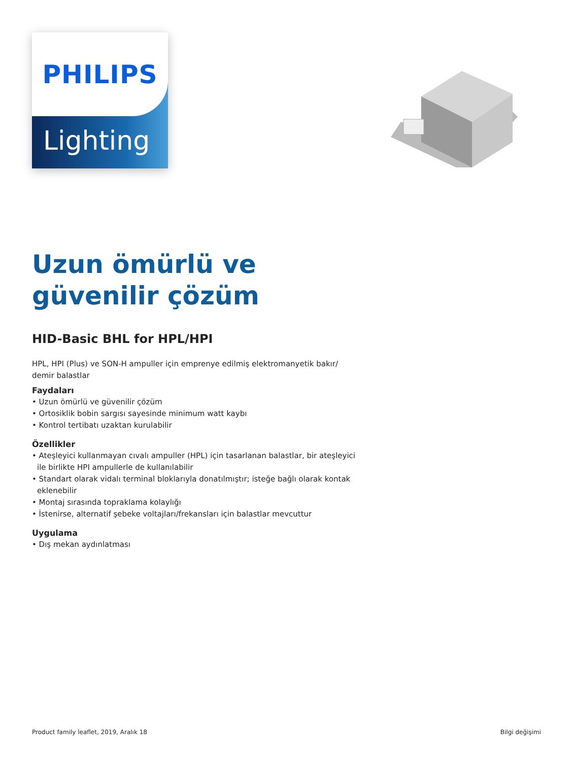Lighting
PHILIPS
Uzun ömürlü ve güvenilir çözüm
HID-Basic BHL for HPL/HPI
HPL, HPI (Plus) ve SON-H ampuller için emprenye edilmiş elektromanyetik bakır/ demir balastlar
Faydaları
• Uzun ömürlü ve güvenilir çözüm
• Ortosiklik bobin sargısı sayesinde minimum watt kaybı
• Kontrol tertibatı uzaktan kurulabilir
Özellikler
• Ateşleyici kullanmayan cıvalı ampuller (HPL) için tasarlanan balastlar, bir ateşleyici ile birlikte HPI ampullerle de kullanılabilir
• Standart olarak vidalı terminal bloklarıyla donatılmıştır; isteğe bağlı olarak kontak eklenebilir
• Montaj sırasında topraklama kolaylığı
• İstenirse, alternatif şebeke voltajları/frekansları için balastlar mevcuttur
Uygulama
• Dış mekan aydınlatması
Product family leaflet, 2019, Aralık 18 Bilgi değişimi